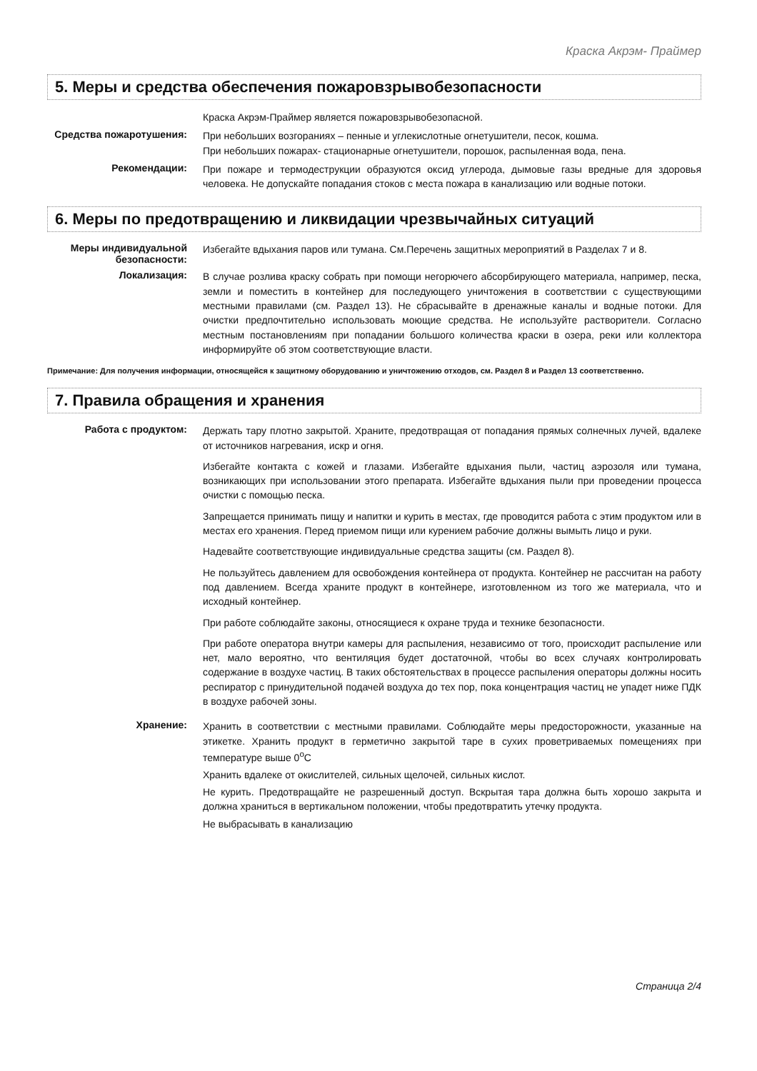Краска Акрэм- Праймер
5. Меры и средства обеспечения пожаровзрывобезопасности
Краска Акрэм-Праймер является пожаровзрывобезопасной.
Средства пожаротушения:
При небольших возгораниях – пенные и углекислотные огнетушители, песок, кошма.
При небольших пожарах- стационарные огнетушители, порошок, распыленная вода, пена.
Рекомендации:
При пожаре и термодеструкции образуются оксид углерода, дымовые газы вредные для здоровья человека. Не допускайте попадания стоков с места пожара в канализацию или водные потоки.
6. Меры по предотвращению и ликвидации чрезвычайных ситуаций
Меры индивидуальной безопасности:
Избегайте вдыхания паров или тумана. См.Перечень защитных мероприятий в Разделах 7 и 8.
Локализация:
В случае розлива краску собрать при помощи негорючего абсорбирующего материала, например, песка, земли и поместить в контейнер для последующего уничтожения в соответствии с существующими местными правилами (см. Раздел 13). Не сбрасывайте в дренажные каналы и водные потоки. Для очистки предпочтительно использовать моющие средства. Не используйте растворители. Согласно местным постановлениям при попадании большого количества краски в озера, реки или коллектора информируйте об этом соответствующие власти.
Примечание: Для получения информации, относящейся к защитному оборудованию и уничтожению отходов, см. Раздел 8 и Раздел 13 соответственно.
7. Правила обращения и хранения
Работа с продуктом:
Держать тару плотно закрытой. Храните, предотвращая от попадания прямых солнечных лучей, вдалеке от источников нагревания, искр и огня.
Избегайте контакта с кожей и глазами. Избегайте вдыхания пыли, частиц аэрозоля или тумана, возникающих при использовании этого препарата. Избегайте вдыхания пыли при проведении процесса очистки с помощью песка.
Запрещается принимать пищу и напитки и курить в местах, где проводится работа с этим продуктом или в местах его хранения. Перед приемом пищи или курением рабочие должны вымыть лицо и руки.
Надевайте соответствующие индивидуальные средства защиты (см. Раздел 8).
Не пользуйтесь давлением для освобождения контейнера от продукта. Контейнер не рассчитан на работу под давлением. Всегда храните продукт в контейнере, изготовленном из того же материала, что и исходный контейнер.
При работе соблюдайте законы, относящиеся к охране труда и технике безопасности.
При работе оператора внутри камеры для распыления, независимо от того, происходит распыление или нет, мало вероятно, что вентиляция будет достаточной, чтобы во всех случаях контролировать содержание в воздухе частиц. В таких обстоятельствах в процессе распыления операторы должны носить респиратор с принудительной подачей воздуха до тех пор, пока концентрация частиц не упадет ниже ПДК в воздухе рабочей зоны.
Хранение:
Хранить в соответствии с местными правилами. Соблюдайте меры предосторожности, указанные на этикетке. Хранить продукт в герметично закрытой таре в сухих проветриваемых помещениях при температуре выше 0<sup>о</sup>С
Хранить вдалеке от окислителей, сильных щелочей, сильных кислот.
Не курить. Предотвращайте не разрешенный доступ. Вскрытая тара должна быть хорошо закрыта и должна храниться в вертикальном положении, чтобы предотвратить утечку продукта.
Не выбрасывать в канализацию
Страница 2/4